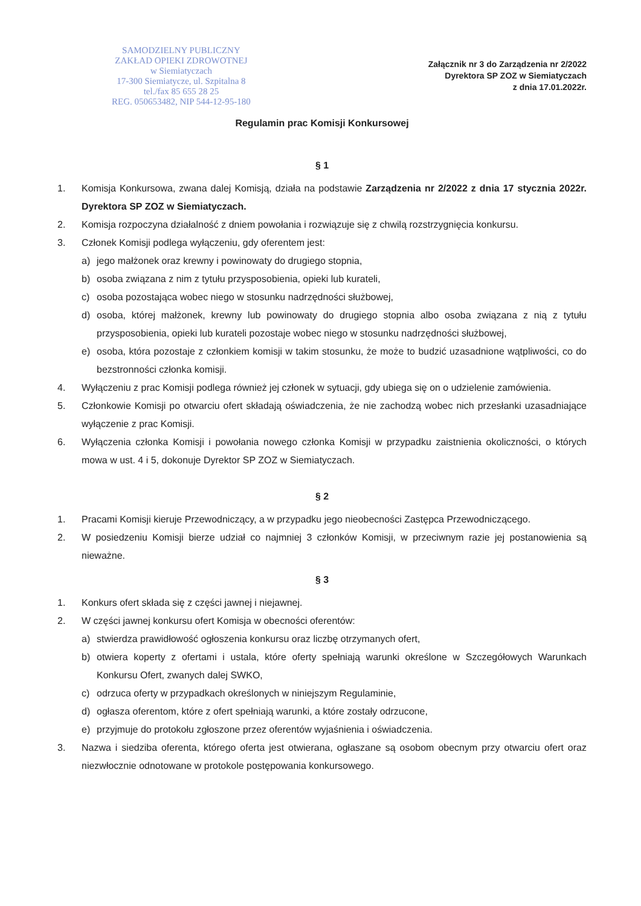SAMODZIELNY PUBLICZNY
ZAKŁAD OPIEKI ZDROWOTNEJ
w Siemiatyczach
17-300 Siemiatycze, ul. Szpitalna 8
tel./fax 85 655 28 25
REG. 050653482, NIP 544-12-95-180
Załącznik nr 3 do Zarządzenia nr 2/2022
Dyrektora SP ZOZ w Siemiatyczach
z dnia 17.01.2022r.
Regulamin prac Komisji Konkursowej
§ 1
1. Komisja Konkursowa, zwana dalej Komisją, działa na podstawie Zarządzenia nr 2/2022 z dnia 17 stycznia 2022r. Dyrektora SP ZOZ w Siemiatyczach.
2. Komisja rozpoczyna działalność z dniem powołania i rozwiązuje się z chwilą rozstrzygnięcia konkursu.
3. Członek Komisji podlega wyłączeniu, gdy oferentem jest:
a) jego małżonek oraz krewny i powinowaty do drugiego stopnia,
b) osoba związana z nim z tytułu przysposobienia, opieki lub kurateli,
c) osoba pozostająca wobec niego w stosunku nadrzędności służbowej,
d) osoba, której małżonek, krewny lub powinowaty do drugiego stopnia albo osoba związana z nią z tytułu przysposobienia, opieki lub kurateli pozostaje wobec niego w stosunku nadrzędności służbowej,
e) osoba, która pozostaje z członkiem komisji w takim stosunku, że może to budzić uzasadnione wątpliwości, co do bezstronności członka komisji.
4. Wyłączeniu z prac Komisji podlega również jej członek w sytuacji, gdy ubiega się on o udzielenie zamówienia.
5. Członkowie Komisji po otwarciu ofert składają oświadczenia, że nie zachodzą wobec nich przesłanki uzasadniające wyłączenie z prac Komisji.
6. Wyłączenia członka Komisji i powołania nowego członka Komisji w przypadku zaistnienia okoliczności, o których mowa w ust. 4 i 5, dokonuje Dyrektor SP ZOZ w Siemiatyczach.
§ 2
1. Pracami Komisji kieruje Przewodniczący, a w przypadku jego nieobecności Zastępca Przewodniczącego.
2. W posiedzeniu Komisji bierze udział co najmniej 3 członków Komisji, w przeciwnym razie jej postanowienia są nieważne.
§ 3
1. Konkurs ofert składa się z części jawnej i niejawnej.
2. W części jawnej konkursu ofert Komisja w obecności oferentów:
a) stwierdza prawidłowość ogłoszenia konkursu oraz liczbę otrzymanych ofert,
b) otwiera koperty z ofertami i ustala, które oferty spełniają warunki określone w Szczegółowych Warunkach Konkursu Ofert, zwanych dalej SWKO,
c) odrzuca oferty w przypadkach określonych w niniejszym Regulaminie,
d) ogłasza oferentom, które z ofert spełniają warunki, a które zostały odrzucone,
e) przyjmuje do protokołu zgłoszone przez oferentów wyjaśnienia i oświadczenia.
3. Nazwa i siedziba oferenta, którego oferta jest otwierana, ogłaszane są osobom obecnym przy otwarciu ofert oraz niezwłocznie odnotowane w protokole postępowania konkursowego.